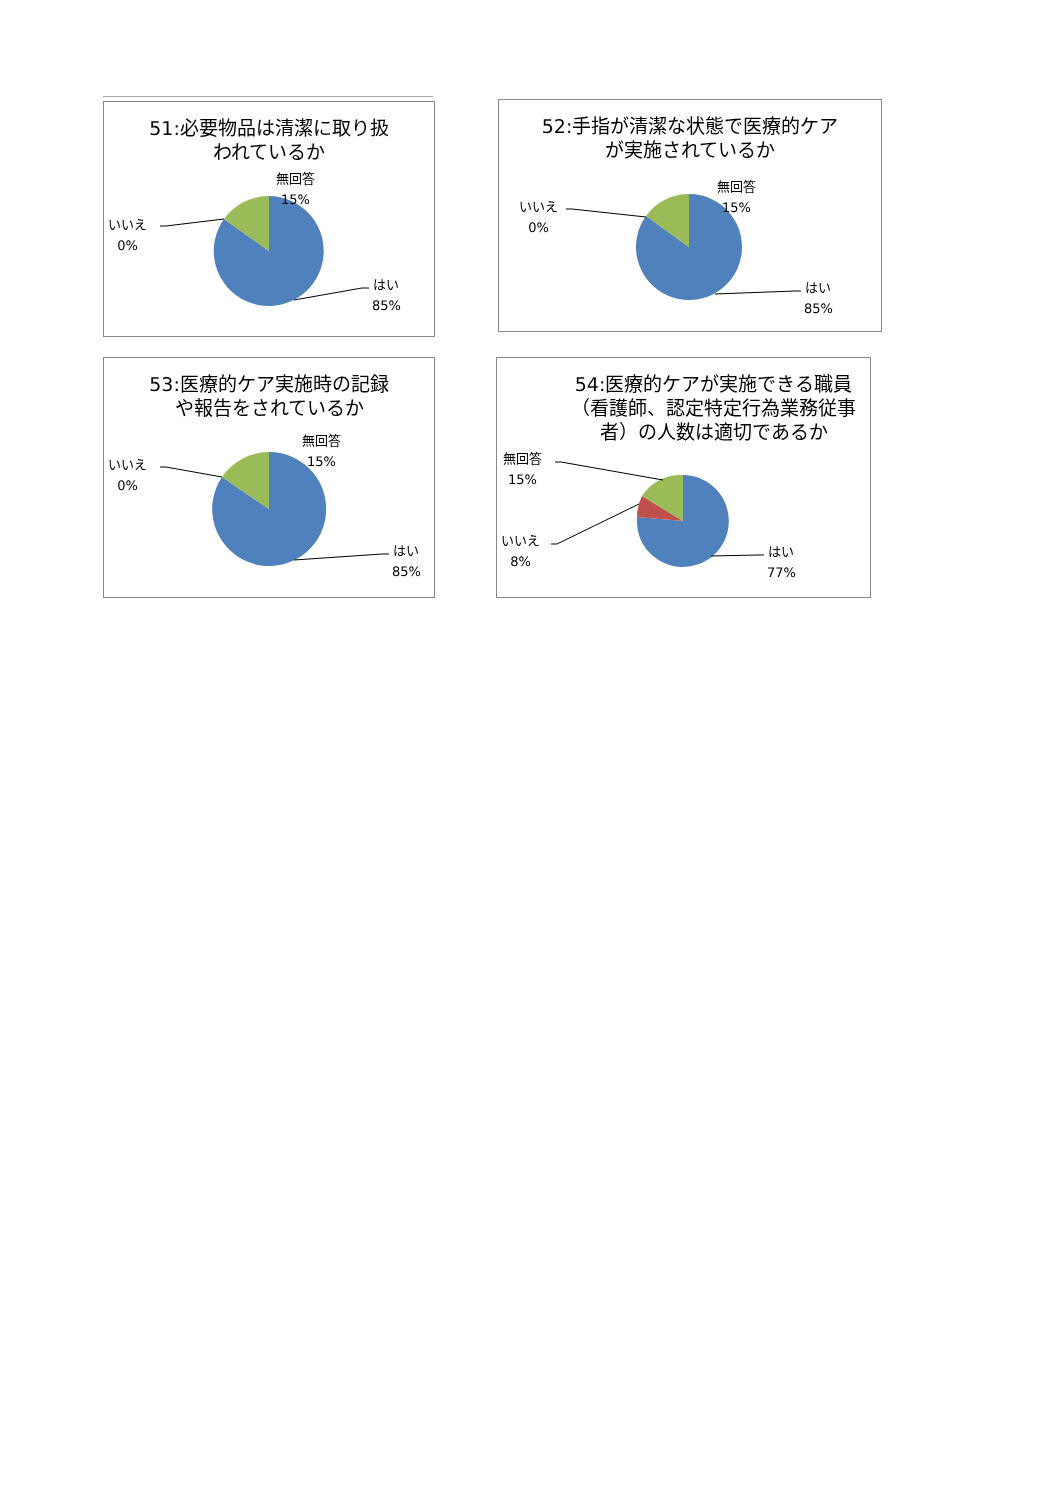51:必要物品は清潔に取り扱
われているか
無回答
15%
いいえ
0%
はい
85%
52:手指が清潔な状態で医療的ケア
が実施されているか
無回答
15%
いいえ
0%
はい
85%
53:医療的ケア実施時の記録
や報告をされているか
無回答
15%
いいえ
0%
はい
85%
54:医療的ケアが実施できる職員
（看護師、認定特定行為業務従事
者）の人数は適切であるか
無回答
15%
いいえ
8%
はい
77%